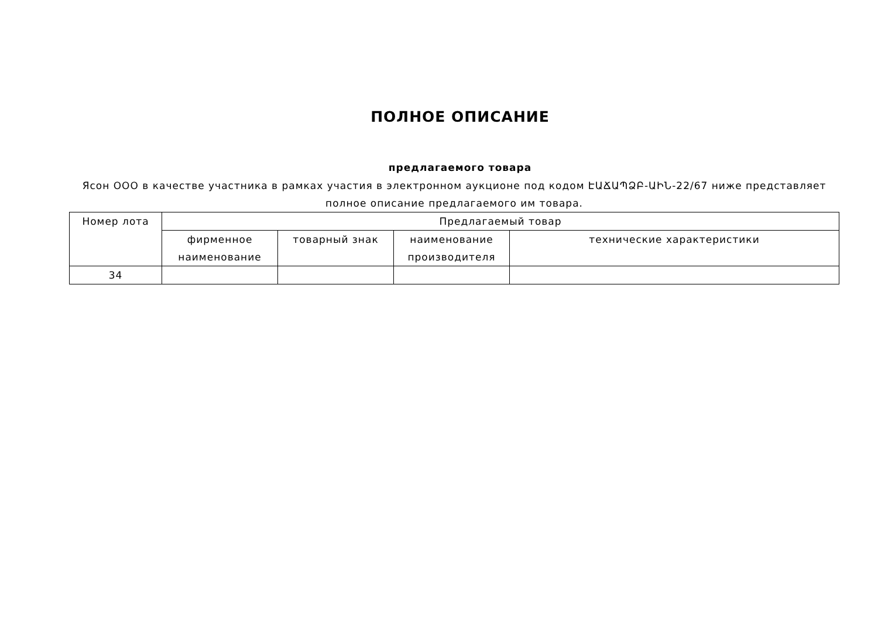ПОЛНОЕ ОПИСАНИЕ
предлагаемого товара
Ясон ООО в качестве участника в рамках участия в электронном аукционе под кодом ԷԱՃԱՊՁԲ-ԱԻՆ-22/67 ниже представляет полное описание предлагаемого им товара.
| Номер лота | Предлагаемый товар | | | |
| --- | --- | --- | --- | --- |
| | фирменное наименование | товарный знак | наименование производителя | технические характеристики |
| 34 | | | | |